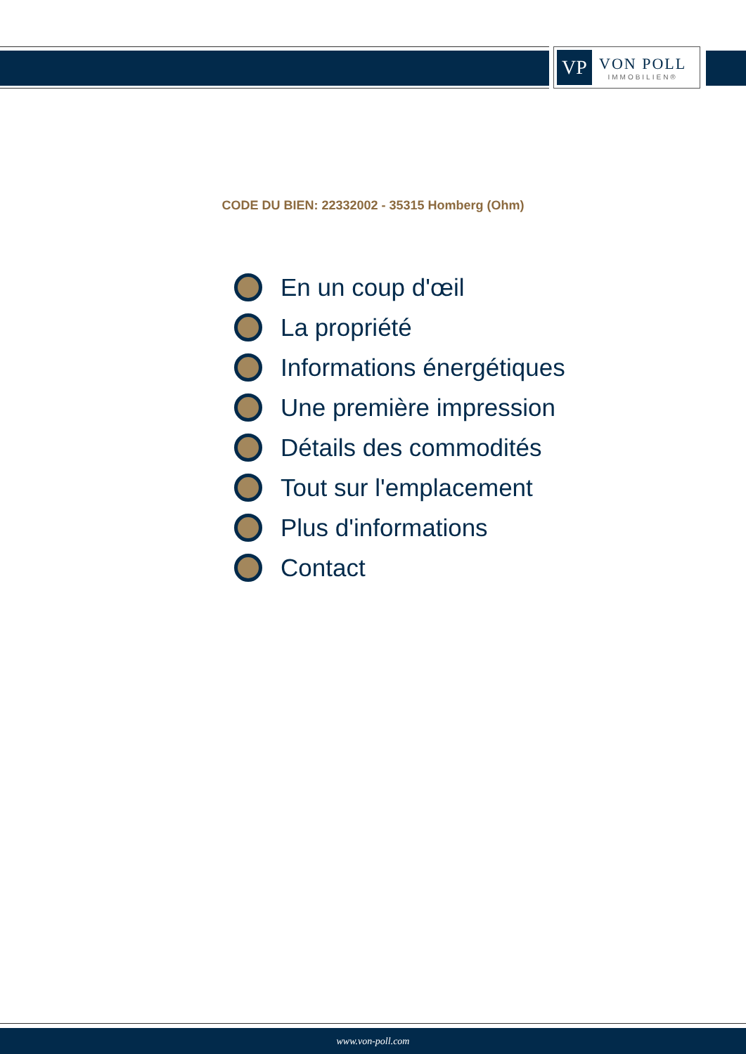VP
VON POLL
IMMOBILIEN®
CODE DU BIEN: 22332002 - 35315 Homberg (Ohm)
En un coup d'œil
La propriété
Informations énergétiques
Une première impression
Détails des commodités
Tout sur l'emplacement
Plus d'informations
Contact
www.von-poll.com